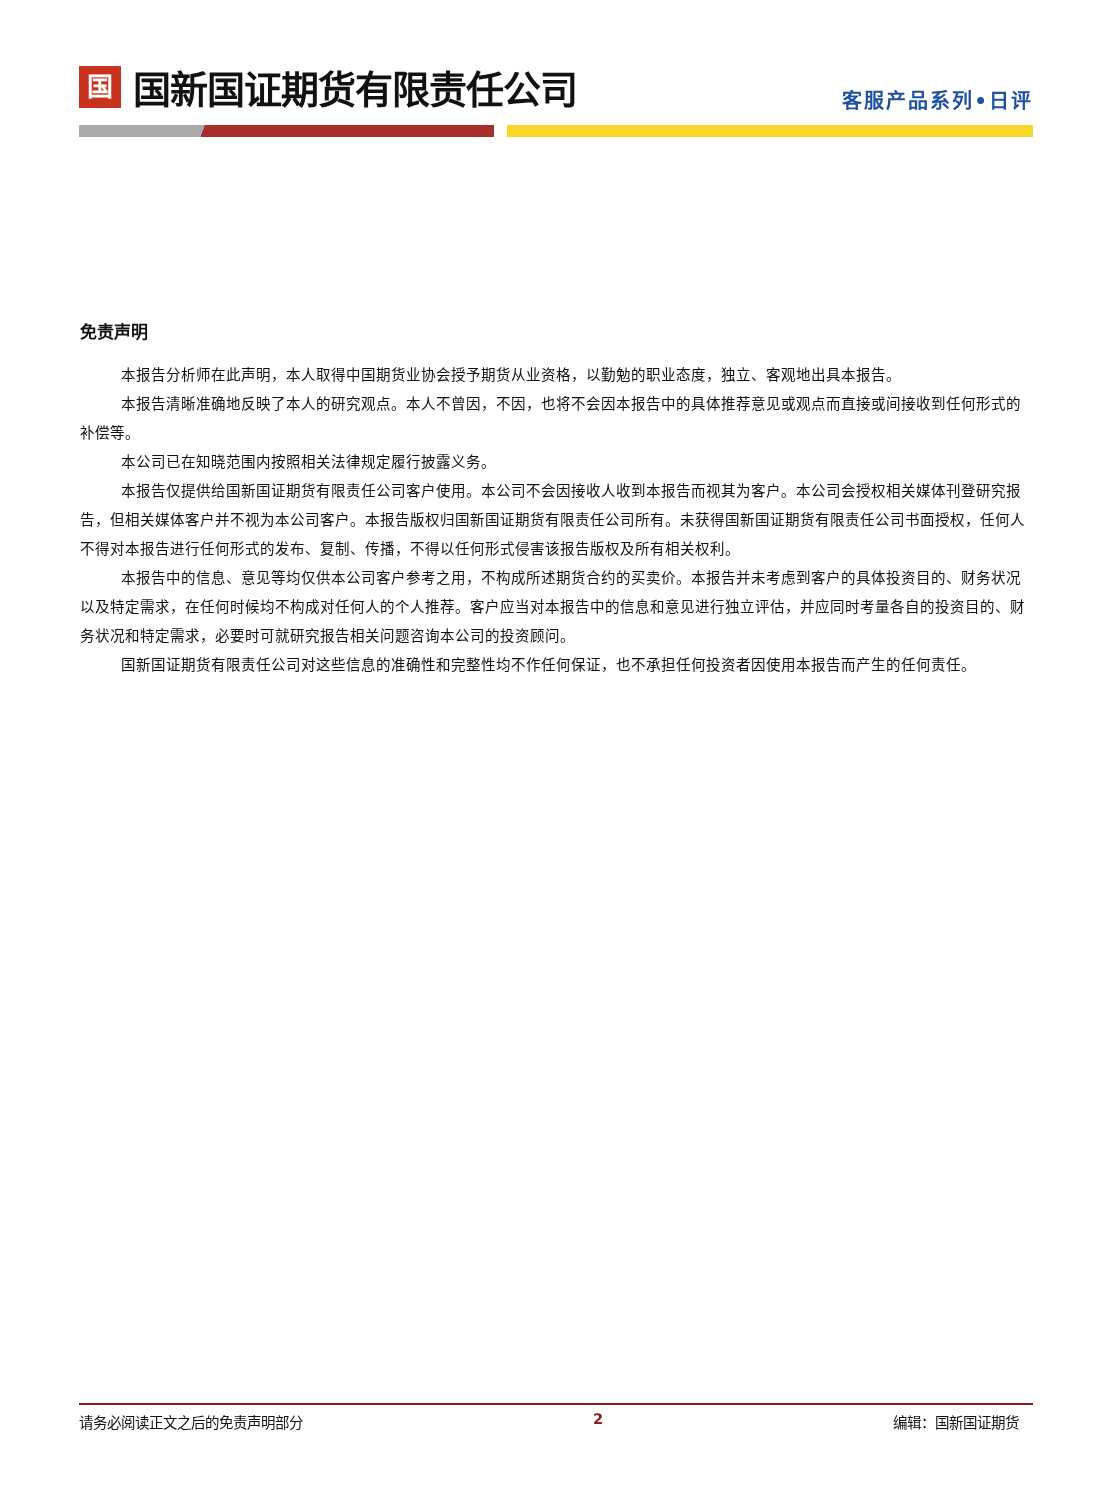国
国新国证期货有限责任公司
客服产品系列•日评
免责声明
本报告分析师在此声明，本人取得中国期货业协会授予期货从业资格，以勤勉的职业态度，独立、客观地出具本报告。
本报告清晰准确地反映了本人的研究观点。本人不曾因，不因，也将不会因本报告中的具体推荐意见或观点而直接或间接收到任何形式的补偿等。
本公司已在知晓范围内按照相关法律规定履行披露义务。
本报告仅提供给国新国证期货有限责任公司客户使用。本公司不会因接收人收到本报告而视其为客户。本公司会授权相关媒体刊登研究报告，但相关媒体客户并不视为本公司客户。本报告版权归国新国证期货有限责任公司所有。未获得国新国证期货有限责任公司书面授权，任何人不得对本报告进行任何形式的发布、复制、传播，不得以任何形式侵害该报告版权及所有相关权利。
本报告中的信息、意见等均仅供本公司客户参考之用，不构成所述期货合约的买卖价。本报告并未考虑到客户的具体投资目的、财务状况以及特定需求，在任何时候均不构成对任何人的个人推荐。客户应当对本报告中的信息和意见进行独立评估，并应同时考量各自的投资目的、财务状况和特定需求，必要时可就研究报告相关问题咨询本公司的投资顾问。
国新国证期货有限责任公司对这些信息的准确性和完整性均不作任何保证，也不承担任何投资者因使用本报告而产生的任何责任。
请务必阅读正文之后的免责声明部分 2 编辑：国新国证期货